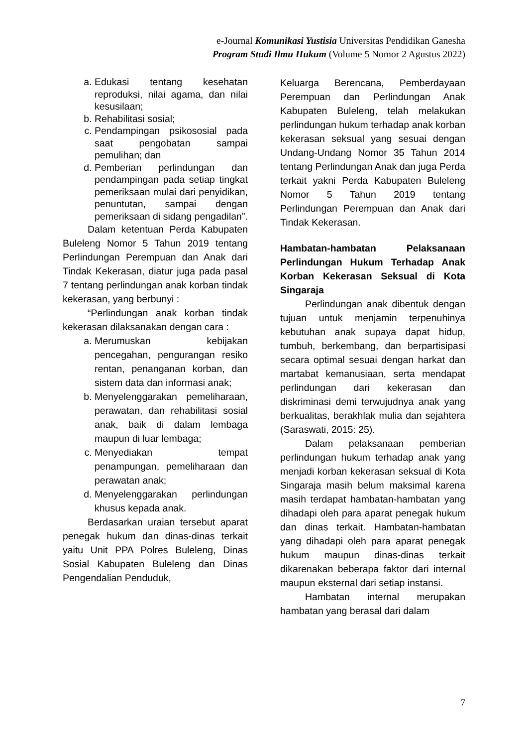e-Journal Komunikasi Yustisia Universitas Pendidikan Ganesha
Program Studi Ilmu Hukum (Volume 5 Nomor 2 Agustus 2022)
a. Edukasi tentang kesehatan reproduksi, nilai agama, dan nilai kesusilaan;
b. Rehabilitasi sosial;
c. Pendampingan psikososial pada saat pengobatan sampai pemulihan; dan
d. Pemberian perlindungan dan pendampingan pada setiap tingkat pemeriksaan mulai dari penyidikan, penuntutan, sampai dengan pemeriksaan di sidang pengadilan”.
Dalam ketentuan Perda Kabupaten Buleleng Nomor 5 Tahun 2019 tentang Perlindungan Perempuan dan Anak dari Tindak Kekerasan, diatur juga pada pasal 7 tentang perlindungan anak korban tindak kekerasan, yang berbunyi :
“Perlindungan anak korban tindak kekerasan dilaksanakan dengan cara :
a. Merumuskan kebijakan pencegahan, pengurangan resiko rentan, penanganan korban, dan sistem data dan informasi anak;
b. Menyelenggarakan pemeliharaan, perawatan, dan rehabilitasi sosial anak, baik di dalam lembaga maupun di luar lembaga;
c. Menyediakan tempat penampungan, pemeliharaan dan perawatan anak;
d. Menyelenggarakan perlindungan khusus kepada anak.
Berdasarkan uraian tersebut aparat penegak hukum dan dinas-dinas terkait yaitu Unit PPA Polres Buleleng, Dinas Sosial Kabupaten Buleleng dan Dinas Pengendalian Penduduk,
Keluarga Berencana, Pemberdayaan Perempuan dan Perlindungan Anak Kabupaten Buleleng, telah melakukan perlindungan hukum terhadap anak korban kekerasan seksual yang sesuai dengan Undang-Undang Nomor 35 Tahun 2014 tentang Perlindungan Anak dan juga Perda terkait yakni Perda Kabupaten Buleleng Nomor 5 Tahun 2019 tentang Perlindungan Perempuan dan Anak dari Tindak Kekerasan.
Hambatan-hambatan Pelaksanaan Perlindungan Hukum Terhadap Anak Korban Kekerasan Seksual di Kota Singaraja
Perlindungan anak dibentuk dengan tujuan untuk menjamin terpenuhinya kebutuhan anak supaya dapat hidup, tumbuh, berkembang, dan berpartisipasi secara optimal sesuai dengan harkat dan martabat kemanusiaan, serta mendapat perlindungan dari kekerasan dan diskriminasi demi terwujudnya anak yang berkualitas, berakhlak mulia dan sejahtera (Saraswati, 2015: 25).
Dalam pelaksanaan pemberian perlindungan hukum terhadap anak yang menjadi korban kekerasan seksual di Kota Singaraja masih belum maksimal karena masih terdapat hambatan-hambatan yang dihadapi oleh para aparat penegak hukum dan dinas terkait. Hambatan-hambatan yang dihadapi oleh para aparat penegak hukum maupun dinas-dinas terkait dikarenakan beberapa faktor dari internal maupun eksternal dari setiap instansi.
Hambatan internal merupakan hambatan yang berasal dari dalam
7